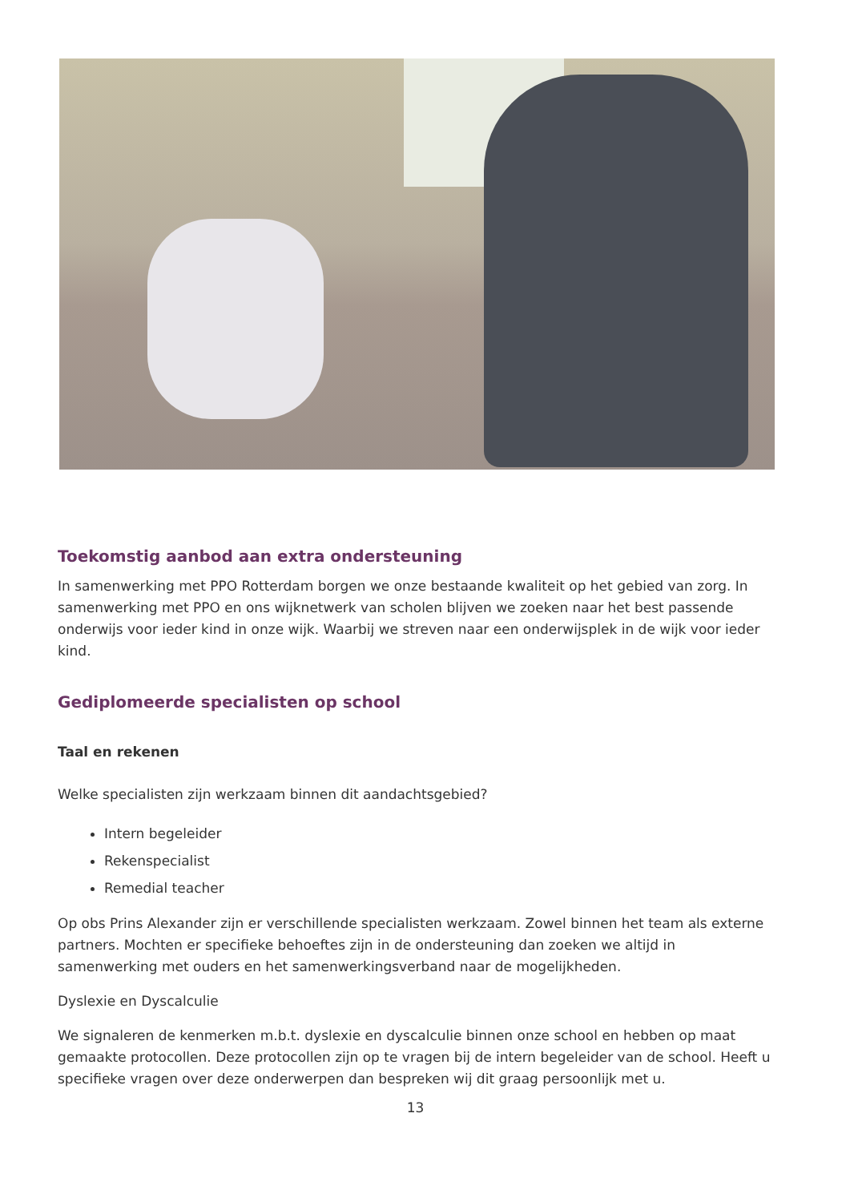Toekomstig aanbod aan extra ondersteuning
In samenwerking met PPO Rotterdam borgen we onze bestaande kwaliteit op het gebied van zorg. In samenwerking met PPO en ons wijknetwerk van scholen blijven we zoeken naar het best passende onderwijs voor ieder kind in onze wijk. Waarbij we streven naar een onderwijsplek in de wijk voor ieder kind.
Gediplomeerde specialisten op school
Taal en rekenen
Welke specialisten zijn werkzaam binnen dit aandachtsgebied?
Intern begeleider
Rekenspecialist
Remedial teacher
Op obs Prins Alexander zijn er verschillende specialisten werkzaam. Zowel binnen het team als externe partners. Mochten er specifieke behoeftes zijn in de ondersteuning dan zoeken we altijd in samenwerking met ouders en het samenwerkingsverband naar de mogelijkheden.
Dyslexie en Dyscalculie
We signaleren de kenmerken m.b.t. dyslexie en dyscalculie binnen onze school en hebben op maat gemaakte protocollen. Deze protocollen zijn op te vragen bij de intern begeleider van de school. Heeft u specifieke vragen over deze onderwerpen dan bespreken wij dit graag persoonlijk met u.
13